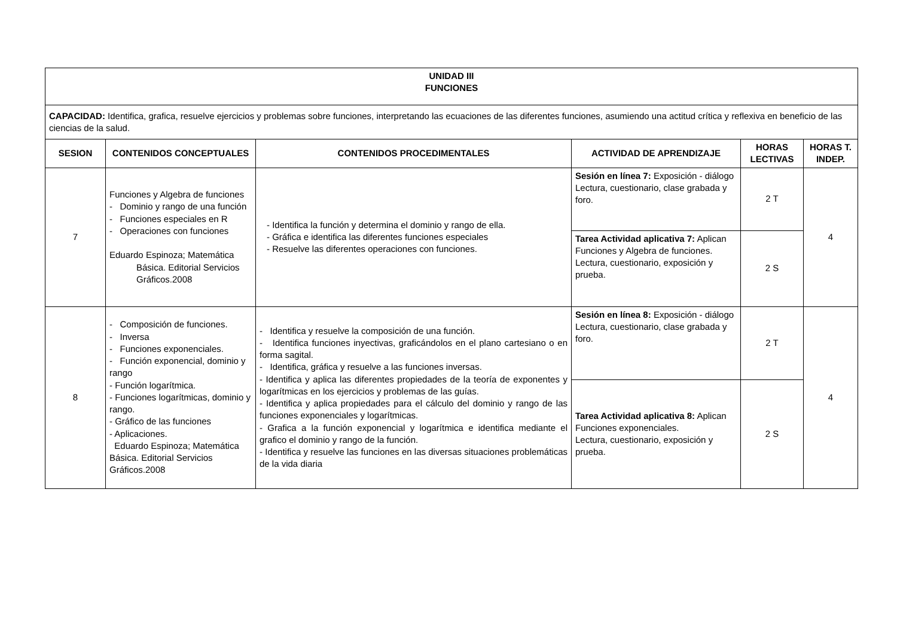| UNIDAD III FUNCIONES | | | | | |
| --- | --- | --- | --- | --- | --- |
| CAPACIDAD: Identifica, grafica, resuelve ejercicios y problemas sobre funciones, interpretando las ecuaciones de las diferentes funciones, asumiendo una actitud crítica y reflexiva en beneficio de las ciencias de la salud. | | | | | |
| SESION | CONTENIDOS CONCEPTUALES | CONTENIDOS PROCEDIMENTALES | ACTIVIDAD DE APRENDIZAJE | HORAS LECTIVAS | HORAS T. INDEP. |
| 7 | Funciones y Algebra de funciones - Dominio y rango de una función - Funciones especiales en R - Operaciones con funciones Eduardo Espinoza; Matemática Básica. Editorial Servicios Gráficos.2008 | - Identifica la función y determina el dominio y rango de ella. - Gráfica e identifica las diferentes funciones especiales - Resuelve las diferentes operaciones con funciones. | Sesión en línea 7: Exposición - diálogo Lectura, cuestionario, clase grabada y foro. | 2 T | 4 |
| | | | Tarea Actividad aplicativa 7: Aplican Funciones y Algebra de funciones. Lectura, cuestionario, exposición y prueba. | 2 S | |
| 8 | - Composición de funciones. - Inversa - Funciones exponenciales. - Función exponencial, dominio y rango - Función logarítmica. - Funciones logarítmicas, dominio y rango. - Gráfico de las funciones - Aplicaciones. Eduardo Espinoza; Matemática Básica. Editorial Servicios Gráficos.2008 | - Identifica y resuelve la composición de una función. - Identifica funciones inyectivas, graficándolos en el plano cartesiano o en forma sagital. - Identifica, gráfica y resuelve a las funciones inversas. - Identifica y aplica las diferentes propiedades de la teoría de exponentes y logarítmicas en los ejercicios y problemas de las guías. - Identifica y aplica propiedades para el cálculo del dominio y rango de las funciones exponenciales y logarítmicas. - Grafica a la función exponencial y logarítmica e identifica mediante el grafico el dominio y rango de la función. - Identifica y resuelve las funciones en las diversas situaciones problemáticas de la vida diaria | Sesión en línea 8: Exposición - diálogo Lectura, cuestionario, clase grabada y foro. | 2 T | 4 |
| | | | Tarea Actividad aplicativa 8: Aplican Funciones exponenciales. Lectura, cuestionario, exposición y prueba. | 2 S | |